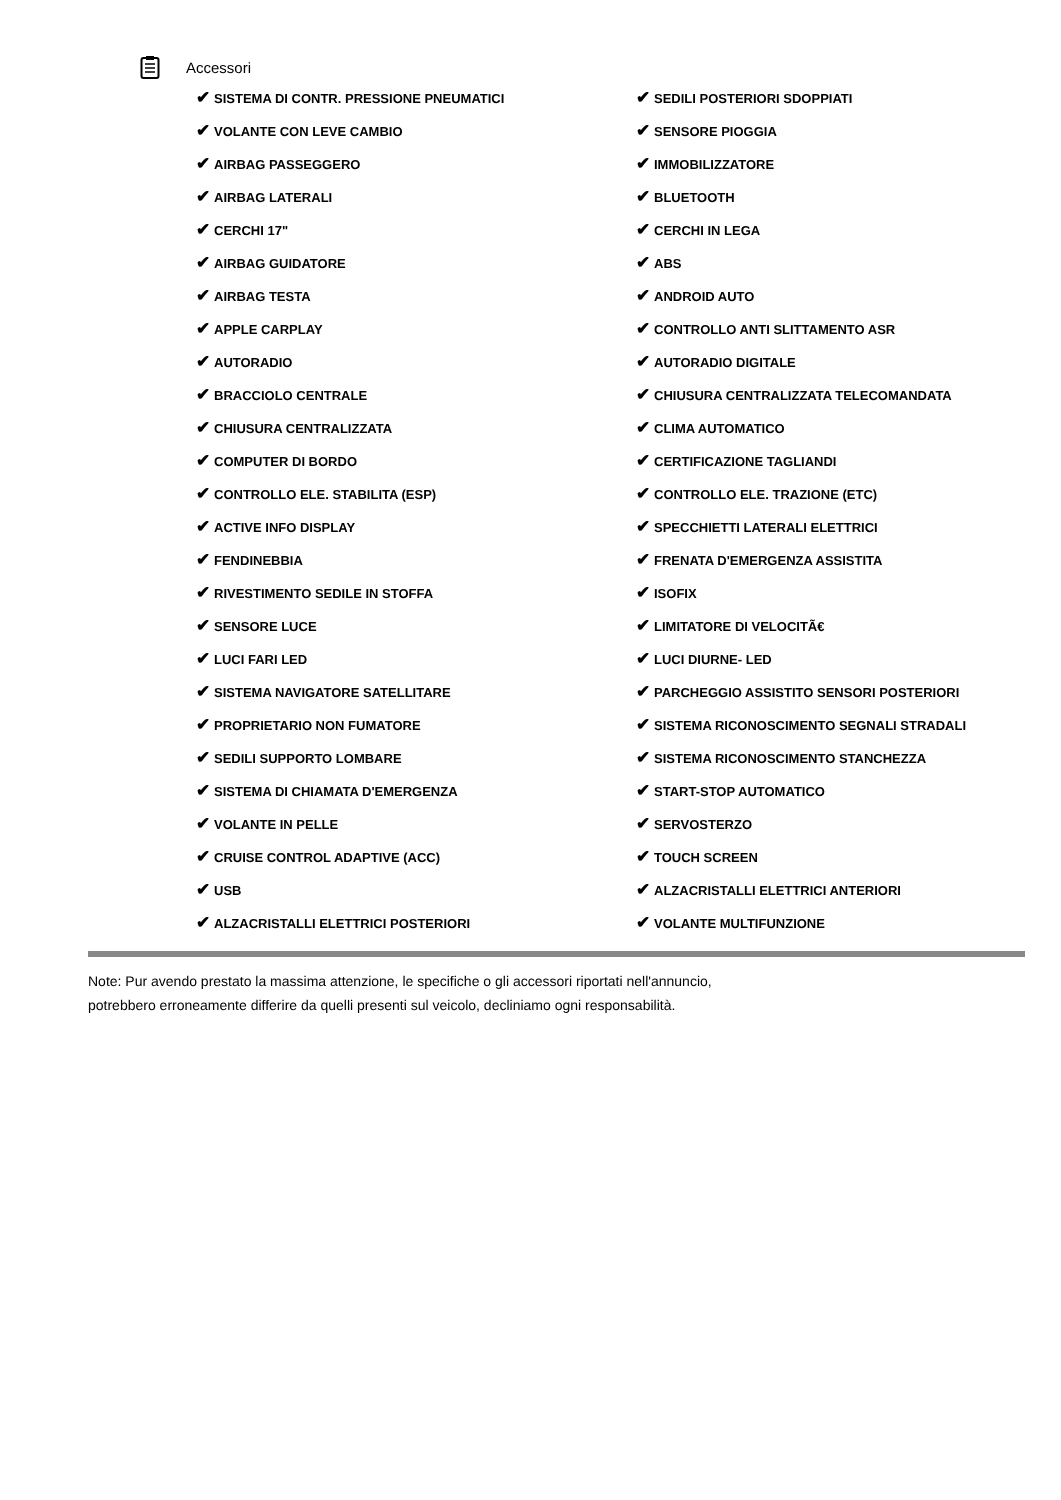Accessori
| ✔ SISTEMA DI CONTR. PRESSIONE PNEUMATICI | ✔ SEDILI POSTERIORI SDOPPIATI |
| ✔ VOLANTE CON LEVE CAMBIO | ✔ SENSORE PIOGGIA |
| ✔ AIRBAG PASSEGGERO | ✔ IMMOBILIZZATORE |
| ✔ AIRBAG LATERALI | ✔ BLUETOOTH |
| ✔ CERCHI 17" | ✔ CERCHI IN LEGA |
| ✔ AIRBAG GUIDATORE | ✔ ABS |
| ✔ AIRBAG TESTA | ✔ ANDROID AUTO |
| ✔ APPLE CARPLAY | ✔ CONTROLLO ANTI SLITTAMENTO ASR |
| ✔ AUTORADIO | ✔ AUTORADIO DIGITALE |
| ✔ BRACCIOLO CENTRALE | ✔ CHIUSURA CENTRALIZZATA TELECOMANDATA |
| ✔ CHIUSURA CENTRALIZZATA | ✔ CLIMA AUTOMATICO |
| ✔ COMPUTER DI BORDO | ✔ CERTIFICAZIONE TAGLIANDI |
| ✔ CONTROLLO ELE. STABILITA (ESP) | ✔ CONTROLLO ELE. TRAZIONE (ETC) |
| ✔ ACTIVE INFO DISPLAY | ✔ SPECCHIETTI LATERALI ELETTRICI |
| ✔ FENDINEBBIA | ✔ FRENATA D'EMERGENZA ASSISTITA |
| ✔ RIVESTIMENTO SEDILE IN STOFFA | ✔ ISOFIX |
| ✔ SENSORE LUCE | ✔ LIMITATORE DI VELOCITÃ€ |
| ✔ LUCI FARI LED | ✔ LUCI DIURNE- LED |
| ✔ SISTEMA NAVIGATORE SATELLITARE | ✔ PARCHEGGIO ASSISTITO SENSORI POSTERIORI |
| ✔ PROPRIETARIO NON FUMATORE | ✔ SISTEMA RICONOSCIMENTO SEGNALI STRADALI |
| ✔ SEDILI SUPPORTO LOMBARE | ✔ SISTEMA RICONOSCIMENTO STANCHEZZA |
| ✔ SISTEMA DI CHIAMATA D'EMERGENZA | ✔ START-STOP AUTOMATICO |
| ✔ VOLANTE IN PELLE | ✔ SERVOSTERZO |
| ✔ CRUISE CONTROL ADAPTIVE (ACC) | ✔ TOUCH SCREEN |
| ✔ USB | ✔ ALZACRISTALLI ELETTRICI ANTERIORI |
| ✔ ALZACRISTALLI ELETTRICI POSTERIORI | ✔ VOLANTE MULTIFUNZIONE |
Note: Pur avendo prestato la massima attenzione, le specifiche o gli accessori riportati nell'annuncio,
potrebbero erroneamente differire da quelli presenti sul veicolo, decliniamo ogni responsabilità.